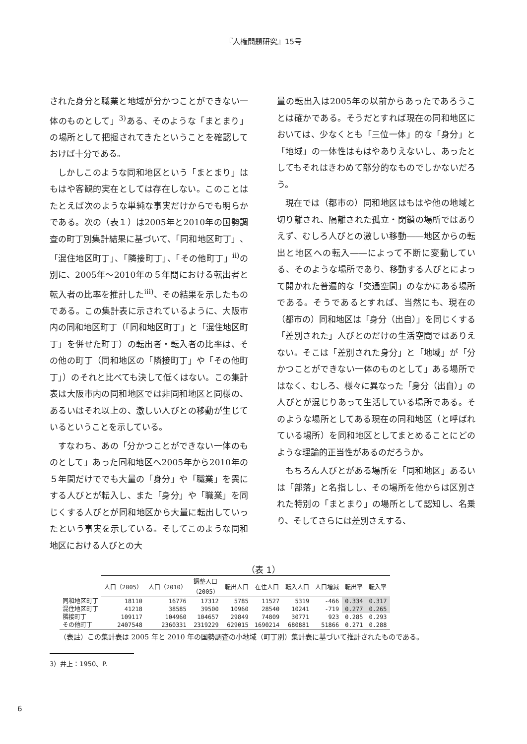『人権問題研究』15号
された身分と職業と地域が分かつことができない一体のものとして」<sup>3)</sup>ある、そのような「まとまり」の場所として把握されてきたということを確認しておけば十分である。
しかしこのような同和地区という「まとまり」はもはや客観的実在としては存在しない。このことはたとえば次のような単純な事実だけからでも明らかである。次の（表１）は2005年と2010年の国勢調査の町丁別集計結果に基づいて、「同和地区町丁」、「混住地区町丁」、「隣接町丁」、「その他町丁」<sup>ii)</sup>の別に、2005年～2010年の５年間における転出者と転入者の比率を推計した<sup>iii)</sup>、その結果を示したものである。この集計表に示されているように、大阪市内の同和地区町丁（「同和地区町丁」と「混住地区町丁」を併せた町丁）の転出者・転入者の比率は、その他の町丁（同和地区の「隣接町丁」や「その他町丁」）のそれと比べても決して低くはない。この集計表は大阪市内の同和地区では非同和地区と同様の、あるいはそれ以上の、激しい人びとの移動が生じているということを示している。
すなわち、あの「分かつことができない一体のものとして」あった同和地区へ2005年から2010年の５年間だけででも大量の「身分」や「職業」を異にする人びとが転入し、また「身分」や「職業」を同じくする人びとが同和地区から大量に転出していったという事実を示している。そしてこのような同和地区における人びとの大
量の転出入は2005年の以前からあったであろうことは確かである。そうだとすれば現在の同和地区においては、少なくとも「三位一体」的な「身分」と「地域」の一体性はもはやありえないし、あったとしてもそれはきわめて部分的なものでしかないだろう。
現在では（都市の）同和地区はもはや他の地域と切り離され、隔離された孤立・閉鎖の場所ではありえず、むしろ人びとの激しい移動――地区からの転出と地区への転入――によって不断に変動している、そのような場所であり、移動する人びとによって開かれた普遍的な「交通空間」のなかにある場所である。そうであるとすれば、当然にも、現在の（都市の）同和地区は「身分（出自）」を同じくする「差別された」人びとのだけの生活空間ではありえない。そこは「差別された身分」と「地域」が「分かつことができない一体のものとして」ある場所ではなく、むしろ、様々に異なった「身分（出自）」の人びとが混じりあって生活している場所である。そのような場所としてある現在の同和地区（と呼ばれている場所）を同和地区としてまとめることにどのような理論的正当性があるのだろうか。
もちろん人びとがある場所を「同和地区」あるいは「部落」と名指しし、その場所を他からは区別された特別の「まとまり」の場所として認知し、名乗り、そしてさらには差別さえする、
（表 1）
| | 人口（2005） | 人口（2010） | 調整人口 （2005） | 転出人口 | 在住人口 | 転入人口 | 人口増減 | 転出率 | 転入率 |
| --- | --- | --- | --- | --- | --- | --- | --- | --- | --- |
| 同和地区町丁 | 18110 | 16776 | 17312 | 5785 | 11527 | 5319 | -466 | 0.334 | 0.317 |
| 混住地区町丁 | 41218 | 38585 | 39500 | 10960 | 28540 | 10241 | -719 | 0.277 | 0.265 |
| 隣接町丁 | 109117 | 104960 | 104657 | 29849 | 74809 | 30771 | 923 | 0.285 | 0.293 |
| その他町丁 | 2407548 | 2360331 | 2319229 | 629015 | 1690214 | 680881 | 51866 | 0.271 | 0.288 |
（表註）この集計表は 2005 年と 2010 年の国勢調査の小地域（町丁別）集計表に基づいて推計されたものである。
3）井上：1950、P.
6